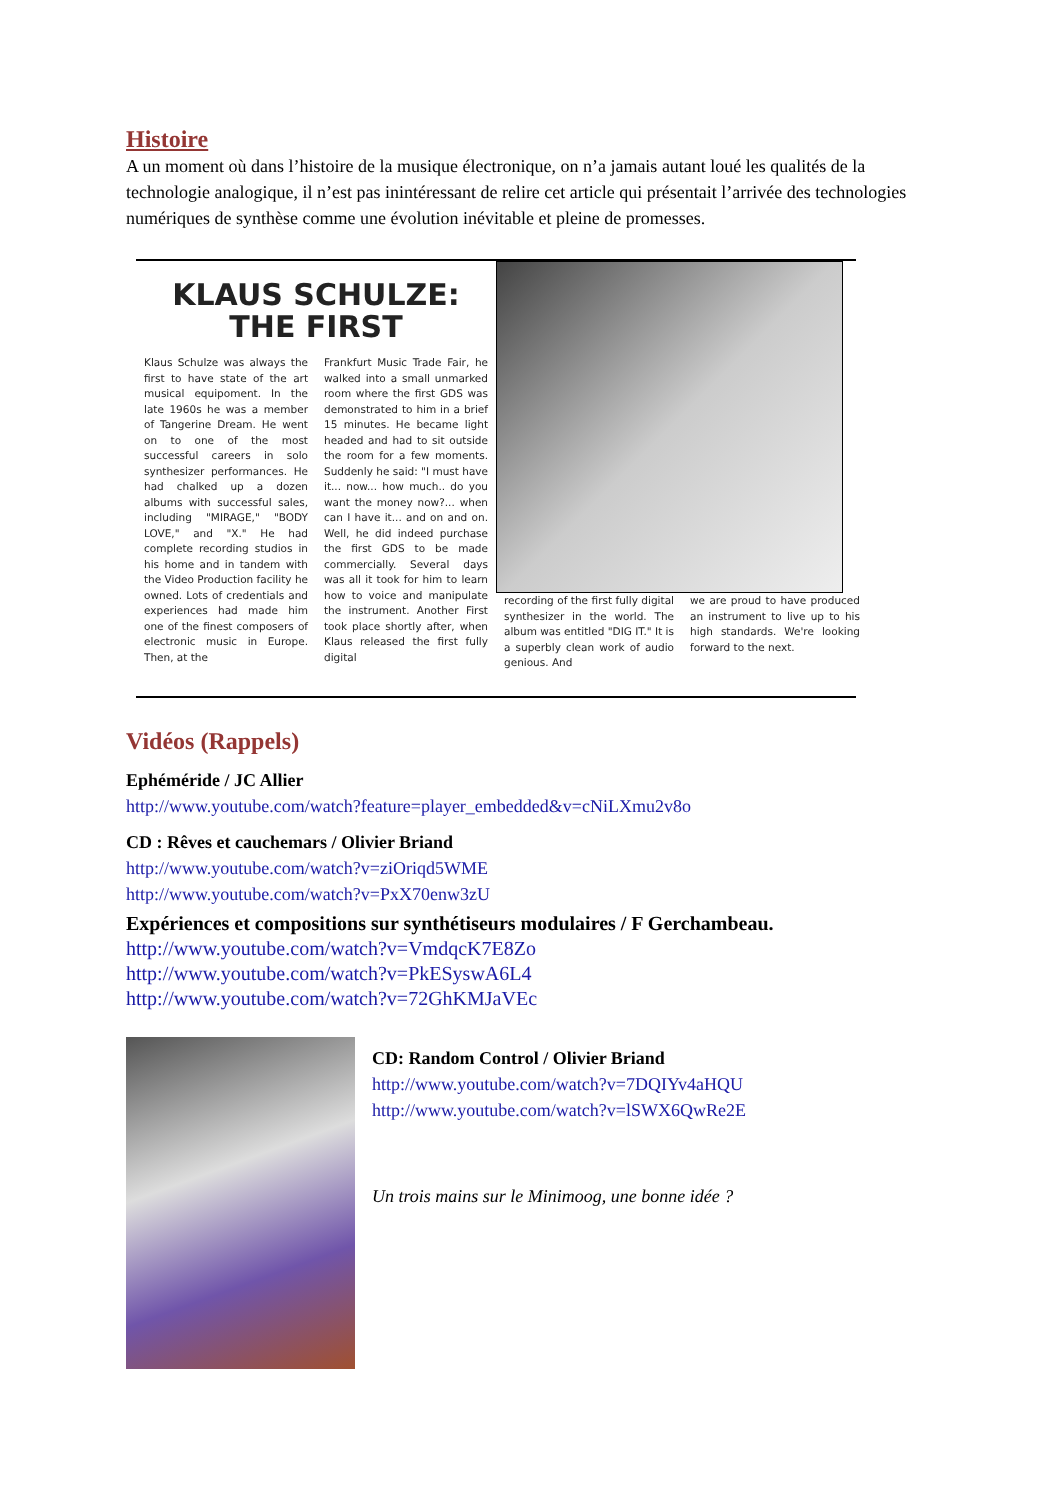Histoire
A un moment où dans l’histoire de la musique électronique, on n’a jamais autant loué les qualités de la technologie analogique, il n’est pas inintéressant de relire cet article qui présentait l’arrivée des technologies numériques de synthèse comme une évolution inévitable et pleine de promesses.
KLAUS SCHULZE:
THE FIRST
Klaus Schulze was always the first to have state of the art musical equipoment. In the late 1960s he was a member of Tangerine Dream. He went on to one of the most successful careers in solo synthesizer performances. He had chalked up a dozen albums with successful sales, including "MIRAGE," "BODY LOVE," and "X." He had complete recording studios in his home and in tandem with the Video Production facility he owned. Lots of credentials and experiences had made him one of the finest composers of electronic music in Europe. Then, at the
Frankfurt Music Trade Fair, he walked into a small unmarked room where the first GDS was demonstrated to him in a brief 15 minutes. He became light headed and had to sit outside the room for a few moments. Suddenly he said: "I must have it... now... how much.. do you want the money now?... when can I have it... and on and on. Well, he did indeed purchase the first GDS to be made commercially. Several days was all it took for him to learn how to voice and manipulate the instrument. Another First took place shortly after, when Klaus released the first fully digital
recording of the first fully digital synthesizer in the world. The album was entitled "DIG IT." It is a superbly clean work of audio genious. And
we are proud to have produced an instrument to live up to his high standards. We're looking forward to the next.
Vidéos (Rappels)
Ephéméride / JC Allier
http://www.youtube.com/watch?feature=player_embedded&v=cNiLXmu2v8o
CD : Rêves et cauchemars / Olivier Briand
http://www.youtube.com/watch?v=ziOriqd5WME
http://www.youtube.com/watch?v=PxX70enw3zU
Expériences et compositions sur synthétiseurs modulaires / F Gerchambeau.
http://www.youtube.com/watch?v=VmdqcK7E8Zo
http://www.youtube.com/watch?v=PkESyswA6L4
http://www.youtube.com/watch?v=72GhKMJaVEc
CD: Random Control / Olivier Briand
http://www.youtube.com/watch?v=7DQIYv4aHQU
http://www.youtube.com/watch?v=lSWX6QwRe2E
Un trois mains sur le Minimoog, une bonne idée ?